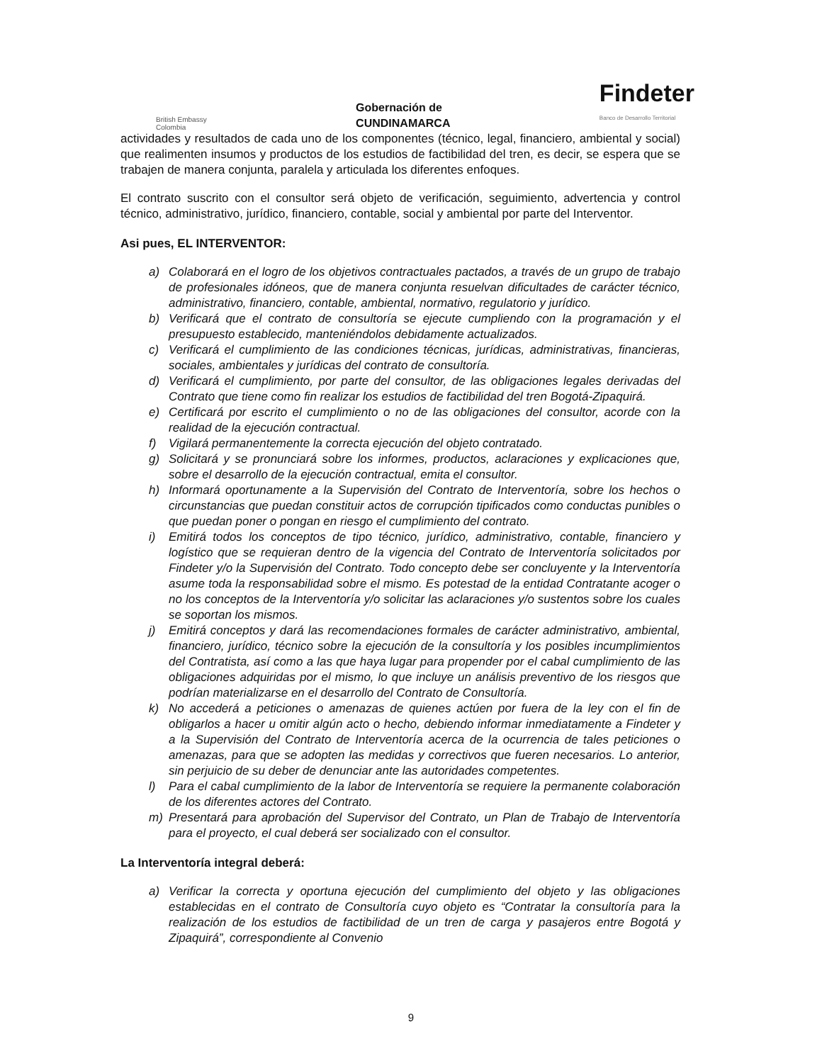British Embassy
Colombia
Gobernación de
CUNDINAMARCA
Findeter
Banco de Desarrollo Territorial
actividades y resultados de cada uno de los componentes (técnico, legal, financiero, ambiental y social) que realimenten insumos y productos de los estudios de factibilidad del tren, es decir, se espera que se trabajen de manera conjunta, paralela y articulada los diferentes enfoques.
El contrato suscrito con el consultor será objeto de verificación, seguimiento, advertencia y control técnico, administrativo, jurídico, financiero, contable, social y ambiental por parte del Interventor.
Asi pues, EL INTERVENTOR:
a) Colaborará en el logro de los objetivos contractuales pactados, a través de un grupo de trabajo de profesionales idóneos, que de manera conjunta resuelvan dificultades de carácter técnico, administrativo, financiero, contable, ambiental, normativo, regulatorio y jurídico.
b) Verificará que el contrato de consultoría se ejecute cumpliendo con la programación y el presupuesto establecido, manteniéndolos debidamente actualizados.
c) Verificará el cumplimiento de las condiciones técnicas, jurídicas, administrativas, financieras, sociales, ambientales y jurídicas del contrato de consultoría.
d) Verificará el cumplimiento, por parte del consultor, de las obligaciones legales derivadas del Contrato que tiene como fin realizar los estudios de factibilidad del tren Bogotá-Zipaquirá.
e) Certificará por escrito el cumplimiento o no de las obligaciones del consultor, acorde con la realidad de la ejecución contractual.
f) Vigilará permanentemente la correcta ejecución del objeto contratado.
g) Solicitará y se pronunciará sobre los informes, productos, aclaraciones y explicaciones que, sobre el desarrollo de la ejecución contractual, emita el consultor.
h) Informará oportunamente a la Supervisión del Contrato de Interventoría, sobre los hechos o circunstancias que puedan constituir actos de corrupción tipificados como conductas punibles o que puedan poner o pongan en riesgo el cumplimiento del contrato.
i) Emitirá todos los conceptos de tipo técnico, jurídico, administrativo, contable, financiero y logístico que se requieran dentro de la vigencia del Contrato de Interventoría solicitados por Findeter y/o la Supervisión del Contrato. Todo concepto debe ser concluyente y la Interventoría asume toda la responsabilidad sobre el mismo. Es potestad de la entidad Contratante acoger o no los conceptos de la Interventoría y/o solicitar las aclaraciones y/o sustentos sobre los cuales se soportan los mismos.
j) Emitirá conceptos y dará las recomendaciones formales de carácter administrativo, ambiental, financiero, jurídico, técnico sobre la ejecución de la consultoría y los posibles incumplimientos del Contratista, así como a las que haya lugar para propender por el cabal cumplimiento de las obligaciones adquiridas por el mismo, lo que incluye un análisis preventivo de los riesgos que podrían materializarse en el desarrollo del Contrato de Consultoría.
k) No accederá a peticiones o amenazas de quienes actúen por fuera de la ley con el fin de obligarlos a hacer u omitir algún acto o hecho, debiendo informar inmediatamente a Findeter y a la Supervisión del Contrato de Interventoría acerca de la ocurrencia de tales peticiones o amenazas, para que se adopten las medidas y correctivos que fueren necesarios. Lo anterior, sin perjuicio de su deber de denunciar ante las autoridades competentes.
l) Para el cabal cumplimiento de la labor de Interventoría se requiere la permanente colaboración de los diferentes actores del Contrato.
m) Presentará para aprobación del Supervisor del Contrato, un Plan de Trabajo de Interventoría para el proyecto, el cual deberá ser socializado con el consultor.
La Interventoría integral deberá:
a) Verificar la correcta y oportuna ejecución del cumplimiento del objeto y las obligaciones establecidas en el contrato de Consultoría cuyo objeto es “Contratar la consultoría para la realización de los estudios de factibilidad de un tren de carga y pasajeros entre Bogotá y Zipaquirá”, correspondiente al Convenio
9